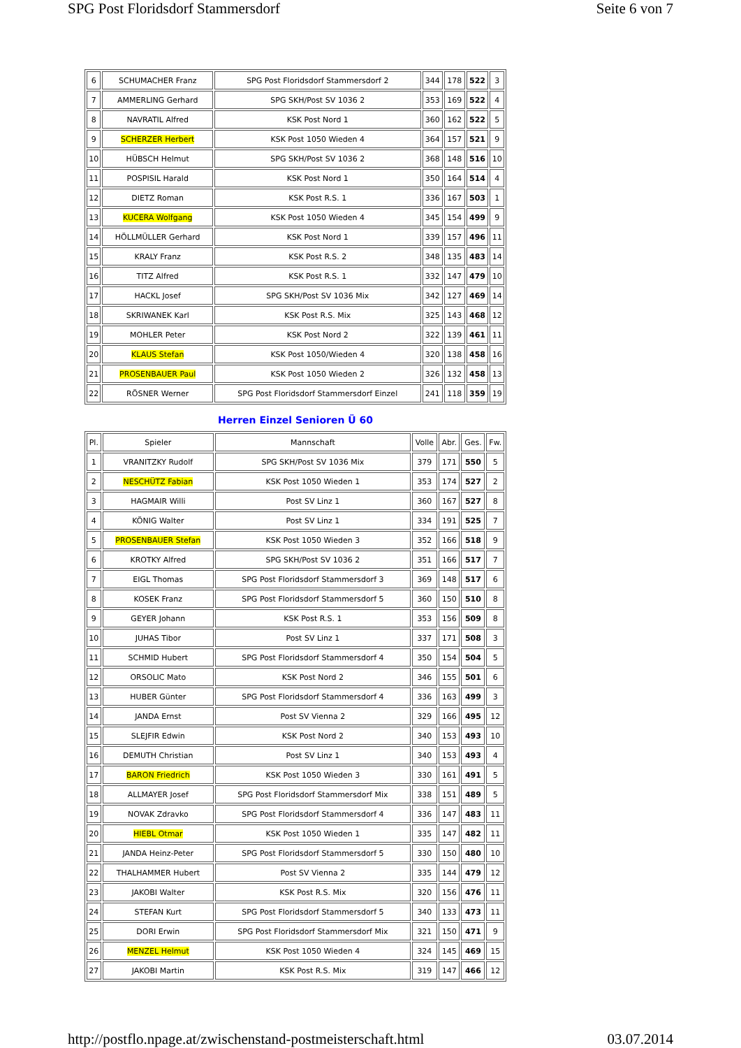SPG Post Floridsdorf Stammersdorf Seite 6 von 7
| 6 | SCHUMACHER Franz | SPG Post Floridsdorf Stammersdorf 2 | 344 | 178 | 522 | 3 |
| 7 | AMMERLING Gerhard | SPG SKH/Post SV 1036 2 | 353 | 169 | 522 | 4 |
| 8 | NAVRATIL Alfred | KSK Post Nord 1 | 360 | 162 | 522 | 5 |
| 9 | SCHERZER Herbert | KSK Post 1050 Wieden 4 | 364 | 157 | 521 | 9 |
| 10 | HÜBSCH Helmut | SPG SKH/Post SV 1036 2 | 368 | 148 | 516 | 10 |
| 11 | POSPISIL Harald | KSK Post Nord 1 | 350 | 164 | 514 | 4 |
| 12 | DIETZ Roman | KSK Post R.S. 1 | 336 | 167 | 503 | 1 |
| 13 | KUCERA Wolfgang | KSK Post 1050 Wieden 4 | 345 | 154 | 499 | 9 |
| 14 | HÖLLMÜLLER Gerhard | KSK Post Nord 1 | 339 | 157 | 496 | 11 |
| 15 | KRALY Franz | KSK Post R.S. 2 | 348 | 135 | 483 | 14 |
| 16 | TITZ Alfred | KSK Post R.S. 1 | 332 | 147 | 479 | 10 |
| 17 | HACKL Josef | SPG SKH/Post SV 1036 Mix | 342 | 127 | 469 | 14 |
| 18 | SKRIWANEK Karl | KSK Post R.S. Mix | 325 | 143 | 468 | 12 |
| 19 | MOHLER Peter | KSK Post Nord 2 | 322 | 139 | 461 | 11 |
| 20 | KLAUS Stefan | KSK Post 1050/Wieden 4 | 320 | 138 | 458 | 16 |
| 21 | PROSENBAUER Paul | KSK Post 1050 Wieden 2 | 326 | 132 | 458 | 13 |
| 22 | RÖSNER Werner | SPG Post Floridsdorf Stammersdorf Einzel | 241 | 118 | 359 | 19 |
Herren Einzel Senioren Ü 60
| Pl. | Spieler | Mannschaft | Volle | Abr. | Ges. | Fw. |
| --- | --- | --- | --- | --- | --- | --- |
| 1 | VRANITZKY Rudolf | SPG SKH/Post SV 1036 Mix | 379 | 171 | 550 | 5 |
| 2 | NESCHÜTZ Fabian | KSK Post 1050 Wieden 1 | 353 | 174 | 527 | 2 |
| 3 | HAGMAIR Willi | Post SV Linz 1 | 360 | 167 | 527 | 8 |
| 4 | KÖNIG Walter | Post SV Linz 1 | 334 | 191 | 525 | 7 |
| 5 | PROSENBAUER Stefan | KSK Post 1050 Wieden 3 | 352 | 166 | 518 | 9 |
| 6 | KROTKY Alfred | SPG SKH/Post SV 1036 2 | 351 | 166 | 517 | 7 |
| 7 | EIGL Thomas | SPG Post Floridsdorf Stammersdorf 3 | 369 | 148 | 517 | 6 |
| 8 | KOSEK Franz | SPG Post Floridsdorf Stammersdorf 5 | 360 | 150 | 510 | 8 |
| 9 | GEYER Johann | KSK Post R.S. 1 | 353 | 156 | 509 | 8 |
| 10 | JUHAS Tibor | Post SV Linz 1 | 337 | 171 | 508 | 3 |
| 11 | SCHMID Hubert | SPG Post Floridsdorf Stammersdorf 4 | 350 | 154 | 504 | 5 |
| 12 | ORSOLIC Mato | KSK Post Nord 2 | 346 | 155 | 501 | 6 |
| 13 | HUBER Günter | SPG Post Floridsdorf Stammersdorf 4 | 336 | 163 | 499 | 3 |
| 14 | JANDA Ernst | Post SV Vienna 2 | 329 | 166 | 495 | 12 |
| 15 | SLEJFIR Edwin | KSK Post Nord 2 | 340 | 153 | 493 | 10 |
| 16 | DEMUTH Christian | Post SV Linz 1 | 340 | 153 | 493 | 4 |
| 17 | BARON Friedrich | KSK Post 1050 Wieden 3 | 330 | 161 | 491 | 5 |
| 18 | ALLMAYER Josef | SPG Post Floridsdorf Stammersdorf Mix | 338 | 151 | 489 | 5 |
| 19 | NOVAK Zdravko | SPG Post Floridsdorf Stammersdorf 4 | 336 | 147 | 483 | 11 |
| 20 | HIEBL Otmar | KSK Post 1050 Wieden 1 | 335 | 147 | 482 | 11 |
| 21 | JANDA Heinz-Peter | SPG Post Floridsdorf Stammersdorf 5 | 330 | 150 | 480 | 10 |
| 22 | THALHAMMER Hubert | Post SV Vienna 2 | 335 | 144 | 479 | 12 |
| 23 | JAKOBI Walter | KSK Post R.S. Mix | 320 | 156 | 476 | 11 |
| 24 | STEFAN Kurt | SPG Post Floridsdorf Stammersdorf 5 | 340 | 133 | 473 | 11 |
| 25 | DORI Erwin | SPG Post Floridsdorf Stammersdorf Mix | 321 | 150 | 471 | 9 |
| 26 | MENZEL Helmut | KSK Post 1050 Wieden 4 | 324 | 145 | 469 | 15 |
| 27 | JAKOBI Martin | KSK Post R.S. Mix | 319 | 147 | 466 | 12 |
http://postflo.npage.at/zwischenstand-postmeisterschaft.html 03.07.2014